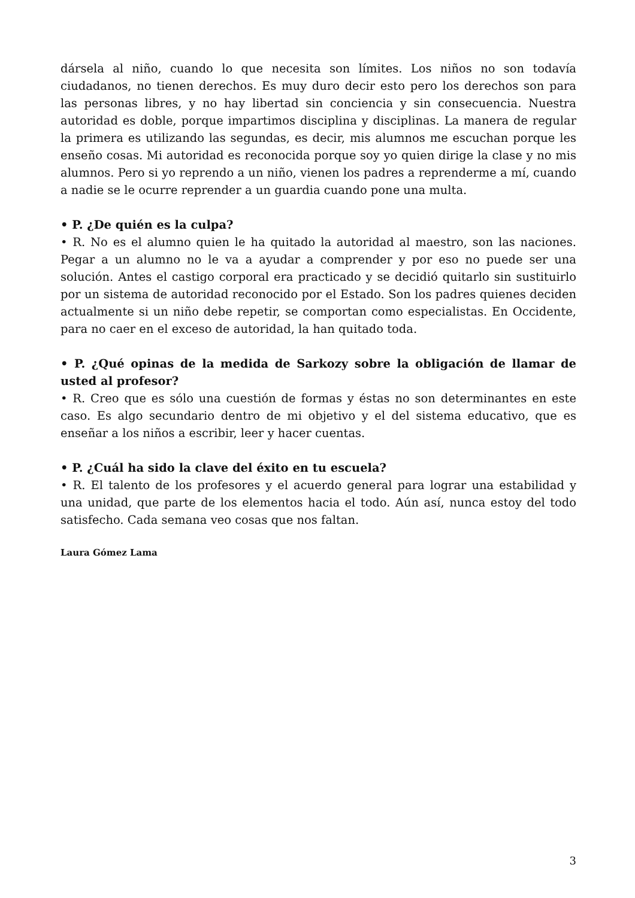dársela al niño, cuando lo que necesita son límites. Los niños no son todavía ciudadanos, no tienen derechos. Es muy duro decir esto pero los derechos son para las personas libres, y no hay libertad sin conciencia y sin consecuencia. Nuestra autoridad es doble, porque impartimos disciplina y disciplinas. La manera de regular la primera es utilizando las segundas, es decir, mis alumnos me escuchan porque les enseño cosas. Mi autoridad es reconocida porque soy yo quien dirige la clase y no mis alumnos. Pero si yo reprendo a un niño, vienen los padres a reprenderme a mí, cuando a nadie se le ocurre reprender a un guardia cuando pone una multa.
• P. ¿De quién es la culpa?
• R. No es el alumno quien le ha quitado la autoridad al maestro, son las naciones. Pegar a un alumno no le va a ayudar a comprender y por eso no puede ser una solución. Antes el castigo corporal era practicado y se decidió quitarlo sin sustituirlo por un sistema de autoridad reconocido por el Estado. Son los padres quienes deciden actualmente si un niño debe repetir, se comportan como especialistas. En Occidente, para no caer en el exceso de autoridad, la han quitado toda.
• P. ¿Qué opinas de la medida de Sarkozy sobre la obligación de llamar de usted al profesor?
• R. Creo que es sólo una cuestión de formas y éstas no son determinantes en este caso. Es algo secundario dentro de mi objetivo y el del sistema educativo, que es enseñar a los niños a escribir, leer y hacer cuentas.
• P. ¿Cuál ha sido la clave del éxito en tu escuela?
• R. El talento de los profesores y el acuerdo general para lograr una estabilidad y una unidad, que parte de los elementos hacia el todo. Aún así, nunca estoy del todo satisfecho. Cada semana veo cosas que nos faltan.
Laura Gómez Lama
3